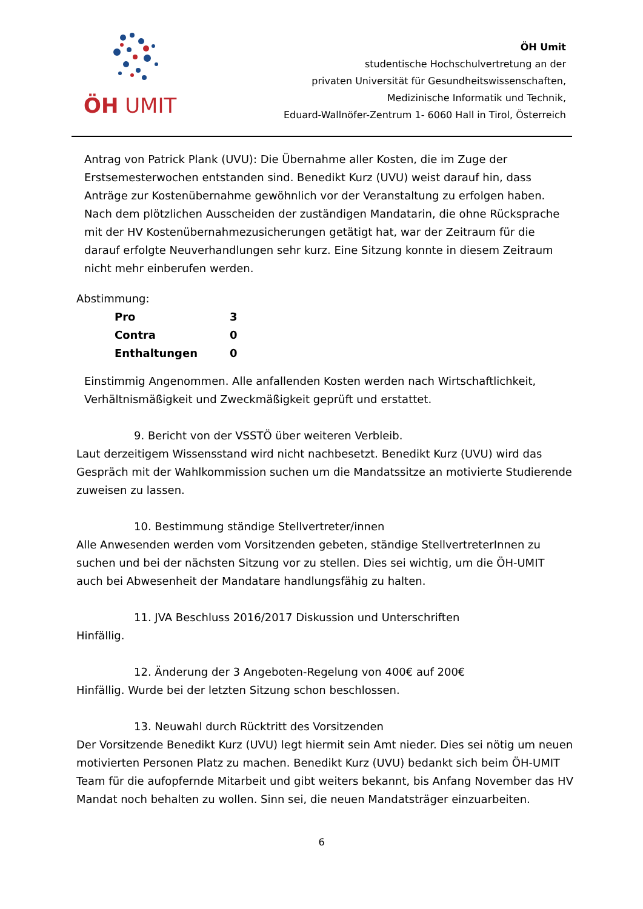ÖH UMIT
ÖH Umit
studentische Hochschulvertretung an der
privaten Universität für Gesundheitswissenschaften,
Medizinische Informatik und Technik,
Eduard-Wallnöfer-Zentrum 1- 6060 Hall in Tirol, Österreich
Antrag von Patrick Plank (UVU): Die Übernahme aller Kosten, die im Zuge der Erstsemesterwochen entstanden sind. Benedikt Kurz (UVU) weist darauf hin, dass Anträge zur Kostenübernahme gewöhnlich vor der Veranstaltung zu erfolgen haben. Nach dem plötzlichen Ausscheiden der zuständigen Mandatarin, die ohne Rücksprache mit der HV Kostenübernahmezusicherungen getätigt hat, war der Zeitraum für die darauf erfolgte Neuverhandlungen sehr kurz. Eine Sitzung konnte in diesem Zeitraum nicht mehr einberufen werden.
Abstimmung:
| Pro | 3 |
| Contra | 0 |
| Enthaltungen | 0 |
Einstimmig Angenommen. Alle anfallenden Kosten werden nach Wirtschaftlichkeit, Verhältnismäßigkeit und Zweckmäßigkeit geprüft und erstattet.
9. Bericht von der VSSTÖ über weiteren Verbleib.
Laut derzeitigem Wissensstand wird nicht nachbesetzt. Benedikt Kurz (UVU) wird das Gespräch mit der Wahlkommission suchen um die Mandatssitze an motivierte Studierende zuweisen zu lassen.
10. Bestimmung ständige Stellvertreter/innen
Alle Anwesenden werden vom Vorsitzenden gebeten, ständige StellvertreterInnen zu suchen und bei der nächsten Sitzung vor zu stellen. Dies sei wichtig, um die ÖH-UMIT auch bei Abwesenheit der Mandatare handlungsfähig zu halten.
11. JVA Beschluss 2016/2017 Diskussion und Unterschriften
Hinfällig.
12. Änderung der 3 Angeboten-Regelung von 400€ auf 200€
Hinfällig. Wurde bei der letzten Sitzung schon beschlossen.
13. Neuwahl durch Rücktritt des Vorsitzenden
Der Vorsitzende Benedikt Kurz (UVU) legt hiermit sein Amt nieder. Dies sei nötig um neuen motivierten Personen Platz zu machen. Benedikt Kurz (UVU) bedankt sich beim ÖH-UMIT Team für die aufopfernde Mitarbeit und gibt weiters bekannt, bis Anfang November das HV Mandat noch behalten zu wollen. Sinn sei, die neuen Mandatsträger einzuarbeiten.
6